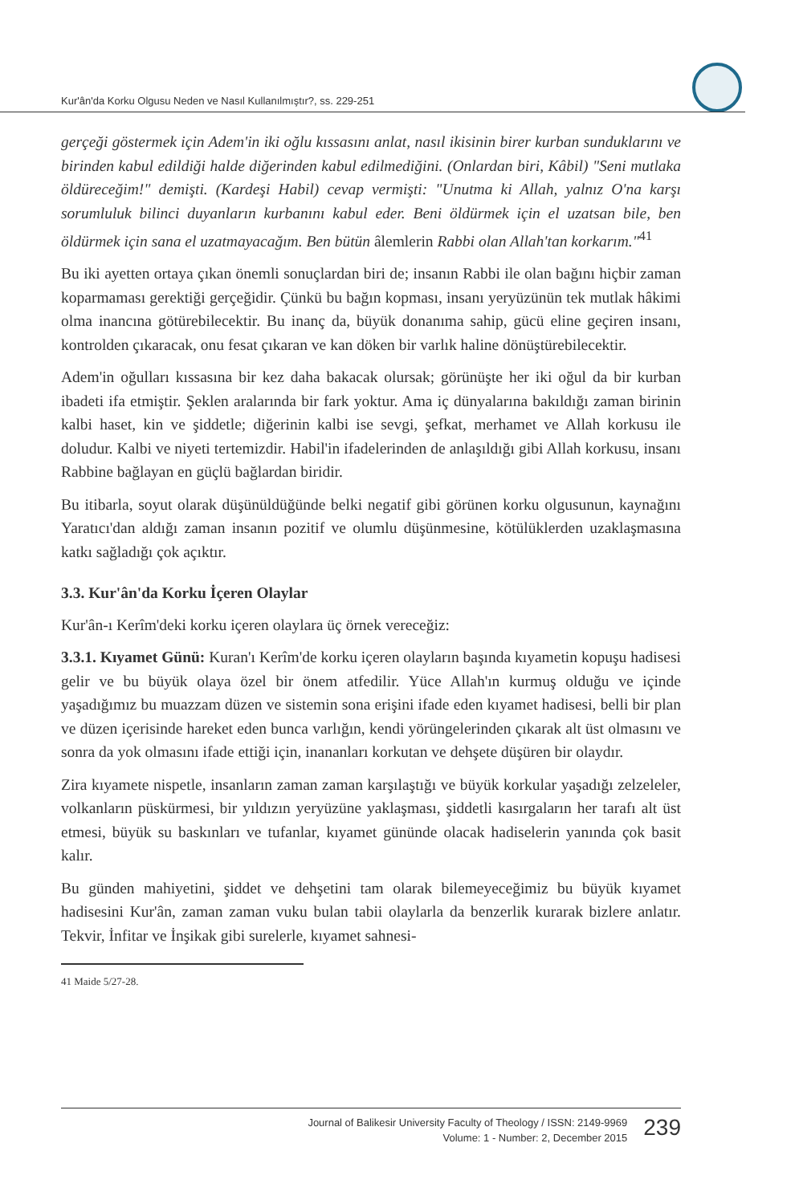Kur'ân'da Korku Olgusu Neden ve Nasıl Kullanılmıştır?, ss. 229-251
gerçeği göstermek için Adem'in iki oğlu kıssasını anlat, nasıl ikisinin birer kurban sundukları­nı ve birinden kabul edildiği halde diğerinden kabul edilmediğini. (Onlardan biri, Kâbil) "Seni mutlaka öldüreceğim!" demişti. (Kardeşi Habil) cevap vermişti: "Unutma ki Allah, yalnız O'na karşı sorumluluk bilinci duyanların kurbanını kabul eder. Beni öldürmek için el uzatsan bile, ben öldürmek için sana el uzatmayacağım. Ben bütün âlemlerin Rabbi olan Allah'tan korkarım."<sup>41</sup>
Bu iki ayetten ortaya çıkan önemli sonuçlardan biri de; insanın Rabbi ile olan bağı­nı hiçbir zaman koparmaması gerektiği gerçeğidir. Çünkü bu bağın kopması, insanı yeryüzünün tek mutlak hâkimi olma inancına götürebilecektir. Bu inanç da, büyük donanıma sahip, gücü eline geçiren insanı, kontrolden çıkaracak, onu fesat çıkaran ve kan döken bir varlık haline dönüştürebilecektir.
Adem'in oğulları kıssasına bir kez daha bakacak olursak; görünüşte her iki oğul da bir kurban ibadeti ifa etmiştir. Şeklen aralarında bir fark yoktur. Ama iç dünyalarına bakıldığı zaman birinin kalbi haset, kin ve şiddetle; diğerinin kalbi ise sevgi, şef­kat, merhamet ve Allah korkusu ile doludur. Kalbi ve niyeti tertemizdir. Habil'in ifadelerinden de anlaşıldığı gibi Allah korkusu, insanı Rabbine bağlayan en güçlü bağlardan biridir.
Bu itibarla, soyut olarak düşünüldüğünde belki negatif gibi görünen korku olgusu­nun, kaynağını Yaratıcı'dan aldığı zaman insanın pozitif ve olumlu düşünmesine, kötülüklerden uzaklaşmasına katkı sağladığı çok açıktır.
3.3. Kur'ân'da Korku İçeren Olaylar
Kur'ân-ı Kerîm'deki korku içeren olaylara üç örnek vereceğiz:
3.3.1. Kıyamet Günü: Kuran'ı Kerîm'de korku içeren olayların başında kıyame­tin kopuşu hadisesi gelir ve bu büyük olaya özel bir önem atfedilir. Yüce Allah'ın kurmuş olduğu ve içinde yaşadığımız bu muazzam düzen ve sistemin sona erişini ifade eden kıyamet hadisesi, belli bir plan ve düzen içerisinde hareket eden bunca varlığın, kendi yörüngelerinden çıkarak alt üst olmasını ve sonra da yok olmasını ifade ettiği için, inananları korkutan ve dehşete düşüren bir olaydır.
Zira kıyamete nispetle, insanların zaman zaman karşılaştığı ve büyük korkular ya­şadığı zelzeleler, volkanların püskürmesi, bir yıldızın yeryüzüne yaklaşması, şid­detli kasırgaların her tarafı alt üst etmesi, büyük su baskınları ve tufanlar, kıyamet gününde olacak hadiselerin yanında çok basit kalır.
Bu günden mahiyetini, şiddet ve dehşetini tam olarak bilemeyeceğimiz bu büyük kıyamet hadisesini Kur'ân, zaman zaman vuku bulan tabii olaylarla da benzerlik kurarak bizlere anlatır. Tekvir, İnfitar ve İnşikak gibi surelerle, kıyamet sahnesi-
41 Maide 5/27-28.
Journal of Balikesir University Faculty of Theology / ISSN: 2149-9969
Volume: 1 - Number: 2, December 2015
239